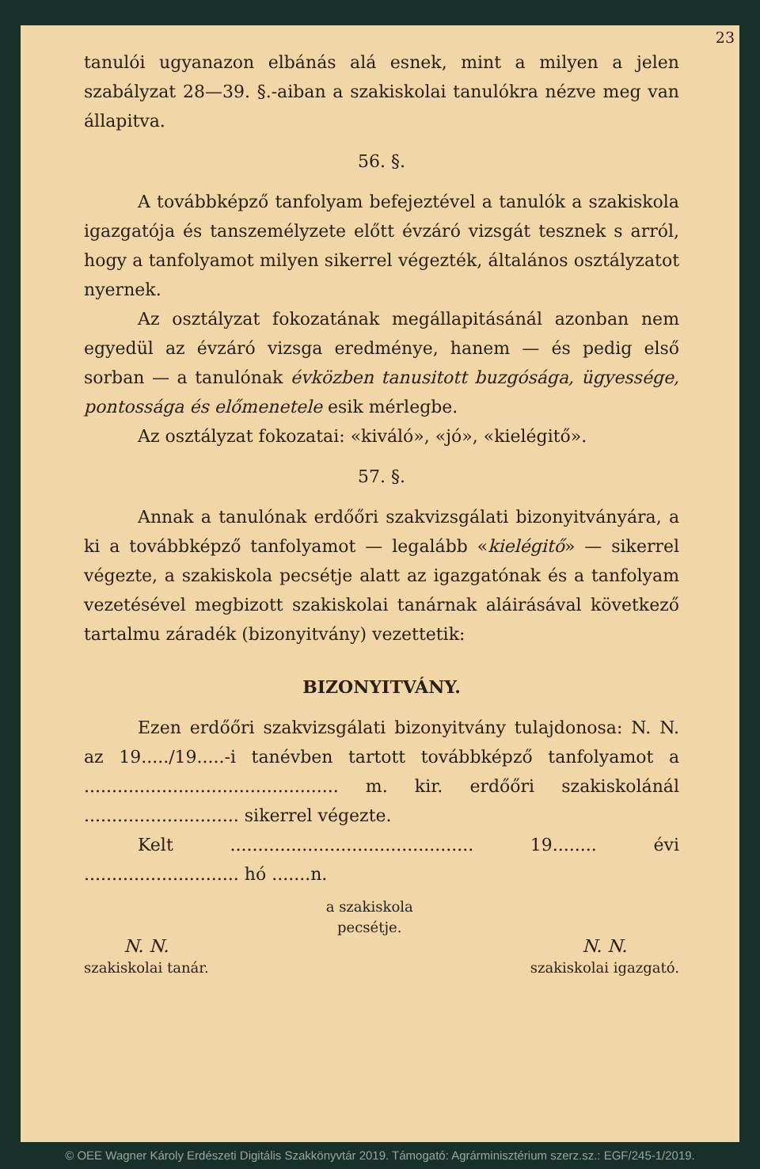23
tanulói ugyanazon elbánás alá esnek, mint a milyen a jelen szabályzat 28—39. §.-aiban a szakiskolai tanulókra nézve meg van állapitva.
56. §.
A továbbképző tanfolyam befejeztével a tanulók a szakiskola igazgatója és tanszemélyzete előtt évzáró vizsgát tesznek s arról, hogy a tanfolyamot milyen sikerrel végezték, általános osztályzatot nyernek.
Az osztályzat fokozatának megállapitásánál azonban nem egyedül az évzáró vizsga eredménye, hanem — és pedig első sorban — a tanulónak évközben tanusitott buzgósága, ügyessége, pontossága és előmenetele esik mérlegbe.
Az osztályzat fokozatai: «kiváló», «jó», «kielégitő».
57. §.
Annak a tanulónak erdőőri szakvizsgálati bizonyitványára, a ki a továbbképző tanfolyamot — legalább «kielégitő» — sikerrel végezte, a szakiskola pecsétje alatt az igazgatónak és a tanfolyam vezetésével megbizott szakiskolai tanárnak aláirásával következő tartalmu záradék (bizonyitvány) vezettetik:
BIZONYITVÁNY.
Ezen erdőőri szakvizsgálati bizonyitvány tulajdonosa: N. N. az 19...../19.....-i tanévben tartott továbbképző tanfolyamot a .............................................. m. kir. erdőőri szakiskolánál ............................ sikerrel végezte.
Kelt ............................................ 19........ évi ............................ hó .......n.
N. N.
szakiskolai tanár.
a szakiskola
pecsétje.
N. N.
szakiskolai igazgató.
© OEE Wagner Károly Erdészeti Digitális Szakkönyvtár 2019. Támogató: Agrárminisztérium szerz.sz.: EGF/245-1/2019.